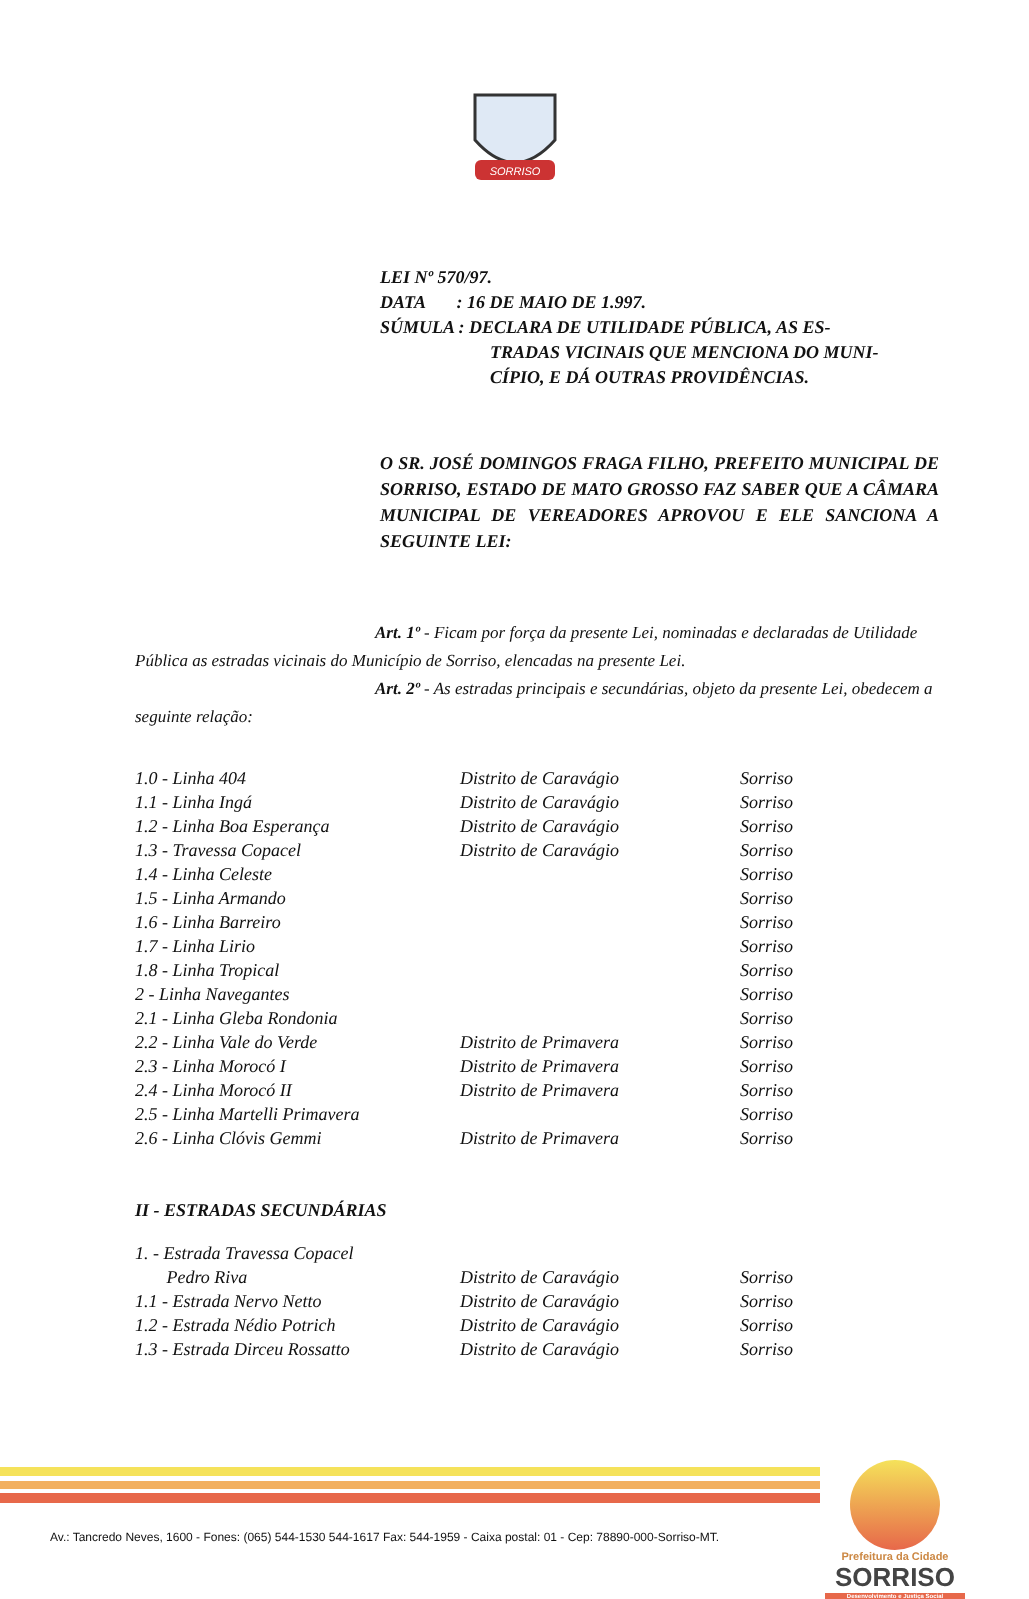SORRISO
LEI Nº 570/97.
DATA : 16 DE MAIO DE 1.997.
SÚMULA : DECLARA DE UTILIDADE PÚBLICA, AS ES-
TRADAS VICINAIS QUE MENCIONA DO MUNI-
CÍPIO, E DÁ OUTRAS PROVIDÊNCIAS.
O SR. JOSÉ DOMINGOS FRAGA FILHO, PREFEITO MUNICIPAL DE SORRISO, ESTADO DE MATO GROSSO FAZ SABER QUE A CÂMARA MUNICIPAL DE VEREADORES APROVOU E ELE SANCIONA A SEGUINTE LEI:
Art. 1º - Ficam por força da presente Lei, nominadas e declaradas de Utilidade Pública as estradas vicinais do Município de Sorriso, elencadas na presente Lei.
Art. 2º - As estradas principais e secundárias, objeto da presente Lei, obedecem a seguinte relação:
| 1.0 - Linha 404 | Distrito de Caravágio | Sorriso |
| 1.1 - Linha Ingá | Distrito de Caravágio | Sorriso |
| 1.2 - Linha Boa Esperança | Distrito de Caravágio | Sorriso |
| 1.3 - Travessa Copacel | Distrito de Caravágio | Sorriso |
| 1.4 - Linha Celeste | | Sorriso |
| 1.5 - Linha Armando | | Sorriso |
| 1.6 - Linha Barreiro | | Sorriso |
| 1.7 - Linha Lirio | | Sorriso |
| 1.8 - Linha Tropical | | Sorriso |
| 2 - Linha Navegantes | | Sorriso |
| 2.1 - Linha Gleba Rondonia | | Sorriso |
| 2.2 - Linha Vale do Verde | Distrito de Primavera | Sorriso |
| 2.3 - Linha Morocó I | Distrito de Primavera | Sorriso |
| 2.4 - Linha Morocó II | Distrito de Primavera | Sorriso |
| 2.5 - Linha Martelli Primavera | | Sorriso |
| 2.6 - Linha Clóvis Gemmi | Distrito de Primavera | Sorriso |
II - ESTRADAS SECUNDÁRIAS
| 1. - Estrada Travessa Copacel | | |
| Pedro Riva | Distrito de Caravágio | Sorriso |
| 1.1 - Estrada Nervo Netto | Distrito de Caravágio | Sorriso |
| 1.2 - Estrada Nédio Potrich | Distrito de Caravágio | Sorriso |
| 1.3 - Estrada Dirceu Rossatto | Distrito de Caravágio | Sorriso |
Prefeitura da Cidade
SORRISO
Desenvolvimento e Justiça Social
Av.: Tancredo Neves, 1600 - Fones: (065) 544-1530 544-1617 Fax: 544-1959 - Caixa postal: 01 - Cep: 78890-000-Sorriso-MT.